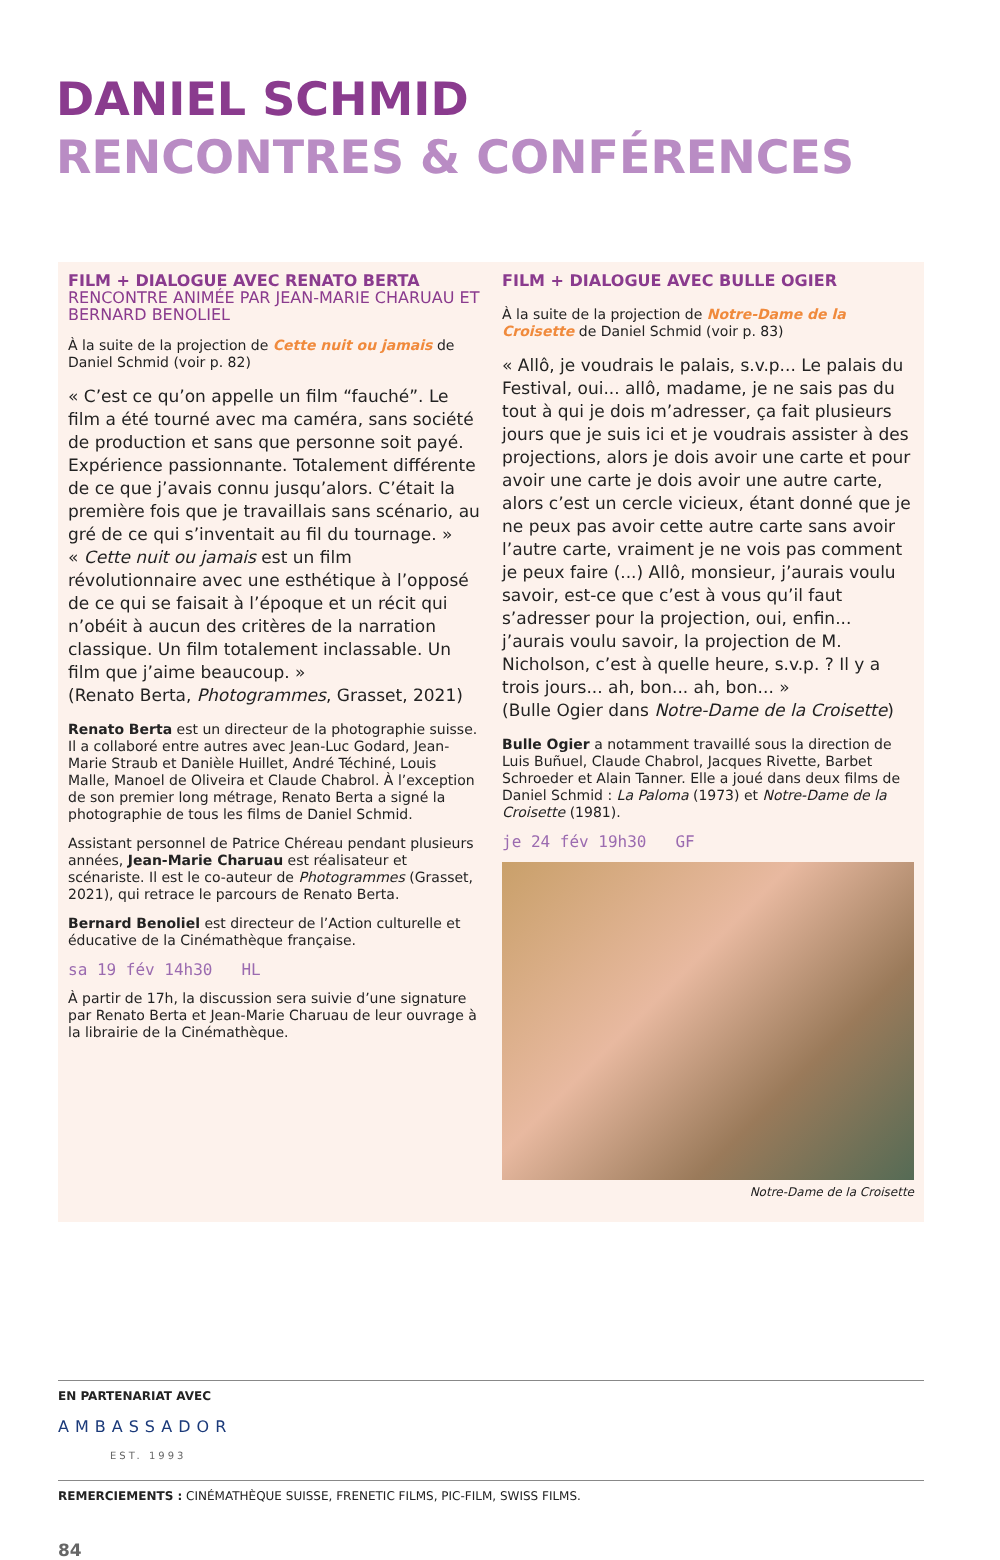DANIEL SCHMID
RENCONTRES & CONFÉRENCES
FILM + DIALOGUE AVEC RENATO BERTA
RENCONTRE ANIMÉE PAR JEAN-MARIE CHARUAU ET BERNARD BENOLIEL
À la suite de la projection de Cette nuit ou jamais de Daniel Schmid (voir p. 82)
« C’est ce qu’on appelle un film “fauché”. Le film a été tourné avec ma caméra, sans société de production et sans que personne soit payé. Expérience passionnante. Totalement différente de ce que j’avais connu jusqu’alors. C’était la première fois que je travaillais sans scénario, au gré de ce qui s’inventait au fil du tournage. »
« Cette nuit ou jamais est un film révolutionnaire avec une esthétique à l’opposé de ce qui se faisait à l’époque et un récit qui n’obéit à aucun des critères de la narration classique. Un film totalement inclassable. Un film que j’aime beaucoup. »
(Renato Berta, Photogrammes, Grasset, 2021)
Renato Berta est un directeur de la photographie suisse. Il a collaboré entre autres avec Jean-Luc Godard, Jean-Marie Straub et Danièle Huillet, André Téchiné, Louis Malle, Manoel de Oliveira et Claude Chabrol. À l’exception de son premier long métrage, Renato Berta a signé la photographie de tous les films de Daniel Schmid.
Assistant personnel de Patrice Chéreau pendant plusieurs années, Jean-Marie Charuau est réalisateur et scénariste. Il est le co-auteur de Photogrammes (Grasset, 2021), qui retrace le parcours de Renato Berta.
Bernard Benoliel est directeur de l’Action culturelle et éducative de la Cinémathèque française.
sa 19 fév 14h30 HL
À partir de 17h, la discussion sera suivie d’une signature par Renato Berta et Jean-Marie Charuau de leur ouvrage à la librairie de la Cinémathèque.
FILM + DIALOGUE AVEC BULLE OGIER
À la suite de la projection de Notre-Dame de la Croisette de Daniel Schmid (voir p. 83)
« Allô, je voudrais le palais, s.v.p... Le palais du Festival, oui... allô, madame, je ne sais pas du tout à qui je dois m’adresser, ça fait plusieurs jours que je suis ici et je voudrais assister à des projections, alors je dois avoir une carte et pour avoir une carte je dois avoir une autre carte, alors c’est un cercle vicieux, étant donné que je ne peux pas avoir cette autre carte sans avoir l’autre carte, vraiment je ne vois pas comment je peux faire (...) Allô, monsieur, j’aurais voulu savoir, est-ce que c’est à vous qu’il faut s’adresser pour la projection, oui, enfin... j’aurais voulu savoir, la projection de M. Nicholson, c’est à quelle heure, s.v.p. ? Il y a trois jours... ah, bon... ah, bon... »
(Bulle Ogier dans Notre-Dame de la Croisette)
Bulle Ogier a notamment travaillé sous la direction de Luis Buñuel, Claude Chabrol, Jacques Rivette, Barbet Schroeder et Alain Tanner. Elle a joué dans deux films de Daniel Schmid : La Paloma (1973) et Notre-Dame de la Croisette (1981).
je 24 fév 19h30 GF
Notre-Dame de la Croisette
EN PARTENARIAT AVEC
AMBASSADOR
EST. 1993
REMERCIEMENTS : CINÉMATHÈQUE SUISSE, FRENETIC FILMS, PIC-FILM, SWISS FILMS.
84